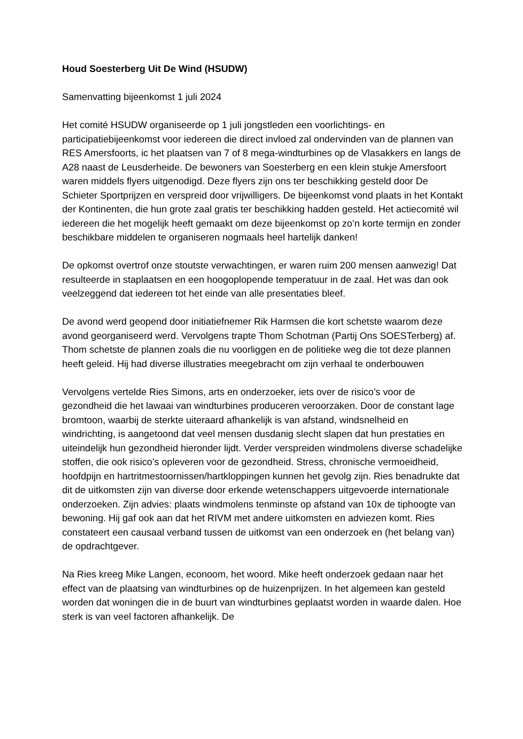Houd Soesterberg Uit De Wind (HSUDW)
Samenvatting bijeenkomst 1 juli 2024
Het comité HSUDW organiseerde op 1 juli jongstleden een voorlichtings- en participatiebijeenkomst voor iedereen die direct invloed zal ondervinden van de plannen van RES Amersfoorts, ic het plaatsen van 7 of 8 mega-windturbines op de Vlasakkers en langs de A28 naast de Leusderheide. De bewoners van Soesterberg en een klein stukje Amersfoort waren middels flyers uitgenodigd. Deze flyers zijn ons ter beschikking gesteld door De Schieter Sportprijzen en verspreid door vrijwilligers. De bijeenkomst vond plaats in het Kontakt der Kontinenten, die hun grote zaal gratis ter beschikking hadden gesteld. Het actiecomité wil iedereen die het mogelijk heeft gemaakt om deze bijeenkomst op zo’n korte termijn en zonder beschikbare middelen te organiseren nogmaals heel hartelijk danken!
De opkomst overtrof onze stoutste verwachtingen, er waren ruim 200 mensen aanwezig! Dat resulteerde in staplaatsen en een hoogoplopende temperatuur in de zaal. Het was dan ook veelzeggend dat iedereen tot het einde van alle presentaties bleef.
De avond werd geopend door initiatiefnemer Rik Harmsen die kort schetste waarom deze avond georganiseerd werd. Vervolgens trapte Thom Schotman (Partij Ons SOESTerberg) af. Thom schetste de plannen zoals die nu voorliggen en de politieke weg die tot deze plannen heeft geleid. Hij had diverse illustraties meegebracht om zijn verhaal te onderbouwen
Vervolgens vertelde Ries Simons, arts en onderzoeker, iets over de risico’s voor de gezondheid die het lawaai van windturbines produceren veroorzaken. Door de constant lage bromtoon, waarbij de sterkte uiteraard afhankelijk is van afstand, windsnelheid en windrichting, is aangetoond dat veel mensen dusdanig slecht slapen dat hun prestaties en uiteindelijk hun gezondheid hieronder lijdt. Verder verspreiden windmolens diverse schadelijke stoffen, die ook risico’s opleveren voor de gezondheid. Stress, chronische vermoeidheid, hoofdpijn en hartritmestoornissen/hartkloppingen kunnen het gevolg zijn. Ries benadrukte dat dit de uitkomsten zijn van diverse door erkende wetenschappers uitgevoerde internationale onderzoeken. Zijn advies: plaats windmolens tenminste op afstand van 10x de tiphoogte van bewoning. Hij gaf ook aan dat het RIVM met andere uitkomsten en adviezen komt. Ries constateert een causaal verband tussen de uitkomst van een onderzoek en (het belang van) de opdrachtgever.
Na Ries kreeg Mike Langen, econoom, het woord. Mike heeft onderzoek gedaan naar het effect van de plaatsing van windturbines op de huizenprijzen. In het algemeen kan gesteld worden dat woningen die in de buurt van windturbines geplaatst worden in waarde dalen. Hoe sterk is van veel factoren afhankelijk. De